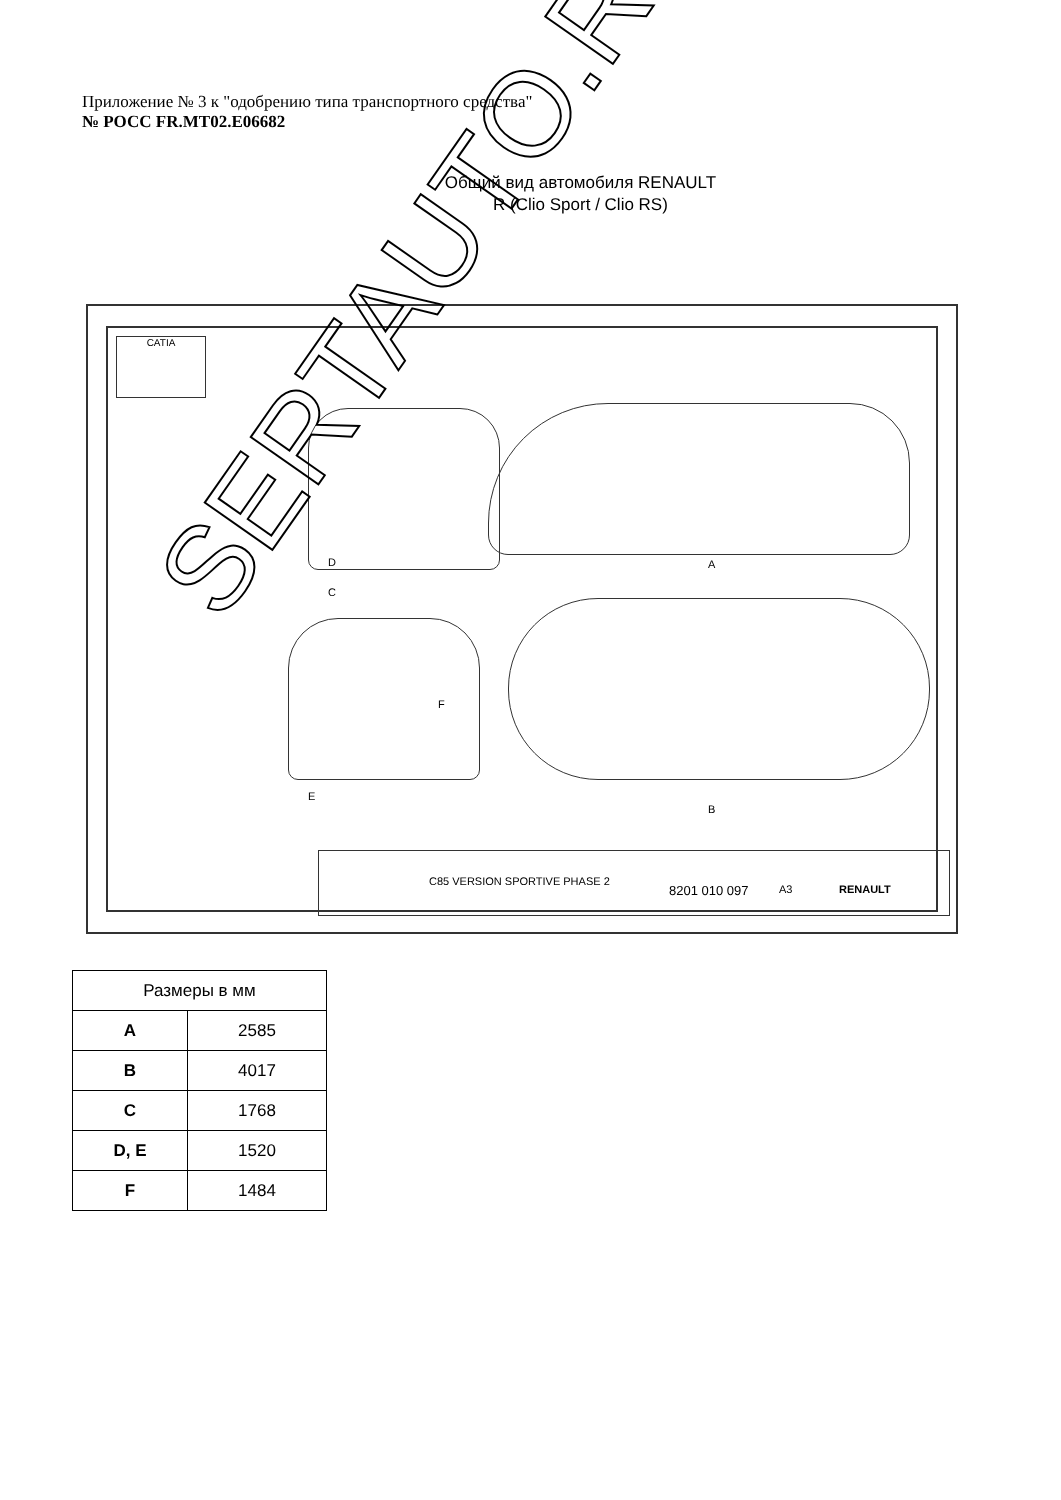Приложение № 3 к "одобрению типа транспортного средства"
№ РОСС FR.MT02.E06682
Общий вид автомобиля RENAULT
R (Clio Sport / Clio RS)
CATIA
D
C
A
F
E
B
C85 VERSION SPORTIVE PHASE 2
8201 010 097 A3 RENAULT
SERTAUTO.RU
| Размеры в мм | |
| --- | --- |
| A | 2585 |
| B | 4017 |
| C | 1768 |
| D, E | 1520 |
| F | 1484 |